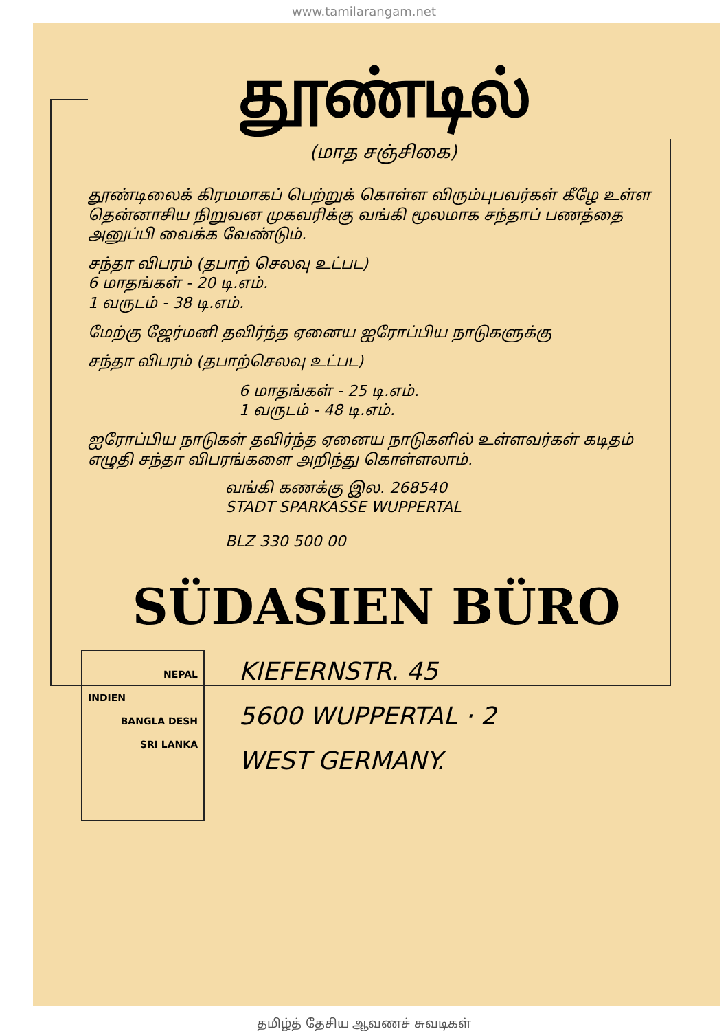www.tamilarangam.net
தூண்டில்
(மாத சஞ்சிகை)
தூண்டிலைக் கிரமமாகப் பெற்றுக் கொள்ள விரும்புபவர்கள் கீழே உள்ள தென்னாசிய நிறுவன முகவரிக்கு வங்கி மூலமாக சந்தாப் பணத்தை அனுப்பி வைக்க வேண்டும்.
சந்தா விபரம் (தபாற் செலவு உட்பட)
6 மாதங்கள் - 20 டி.எம்.
1 வருடம் - 38 டி.எம்.
மேற்கு ஜேர்மனி தவிர்ந்த ஏனைய ஐரோப்பிய நாடுகளுக்கு
சந்தா விபரம் (தபாற்செலவு உட்பட)
6 மாதங்கள் - 25 டி.எம்.
1 வருடம் - 48 டி.எம்.
ஐரோப்பிய நாடுகள் தவிர்ந்த ஏனைய நாடுகளில் உள்ளவர்கள் கடிதம் எழுதி சந்தா விபரங்களை அறிந்து கொள்ளலாம்.
வங்கி கணக்கு இல. 268540
STADT SPARKASSE WUPPERTAL
BLZ 330 500 00
SÜDASIEN BÜRO
NEPAL
INDIEN
BANGLA DESH
SRI LANKA
KIEFERNSTR. 45
5600 WUPPERTAL · 2
WEST GERMANY.
தமிழ்த் தேசிய ஆவணச் சுவடிகள்